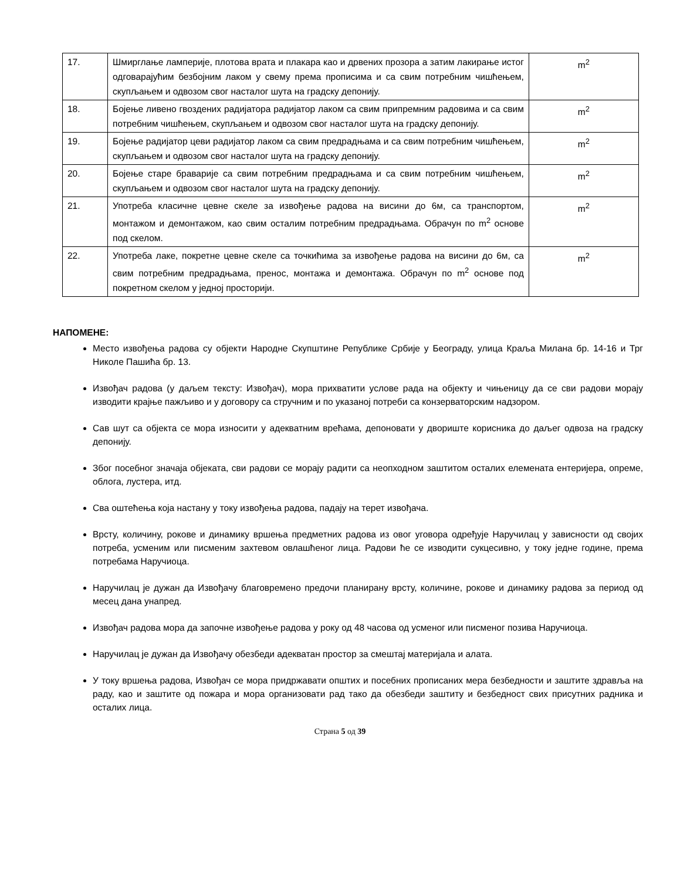| 17. | Шмирглање ламперије, плотова врата и плакара као и дрвених прозора а затим лакирање истог одговарајућим безбојним лаком у свему према прописима и са свим потребним чишћењем, скупљањем и одвозом свог насталог шута на градску депонију. | m<sup>2</sup> |
| 18. | Бојење ливено гвоздених радијатора радијатор лаком са свим припремним радовима и са свим потребним чишћењем, скупљањем и одвозом свог насталог шута на градску депонију. | m<sup>2</sup> |
| 19. | Бојење радијатор цеви радијатор лаком са свим предрадњама и са свим потребним чишћењем, скупљањем и одвозом свог насталог шута на градску депонију. | m<sup>2</sup> |
| 20. | Бојење старе браварије са свим потребним предрадњама и са свим потребним чишћењем, скупљањем и одвозом свог насталог шута на градску депонију. | m<sup>2</sup> |
| 21. | Употреба класичне цевне скеле за извођење радова на висини до 6м, са транспортом, монтажом и демонтажом, као свим осталим потребним предрадњама. Обрачун по m<sup>2</sup> основе под скелом. | m<sup>2</sup> |
| 22. | Употреба лаке, покретне цевне скеле са точкићима за извођење радова на висини до 6м, са свим потребним предрадњама, пренос, монтажа и демонтажа. Обрачун по m<sup>2</sup> основе под покретном скелом у једној просторији. | m<sup>2</sup> |
НАПОМЕНЕ:
Место извођења радова су објекти Народне Скупштине Републике Србије у Београду, улица Краља Милана бр. 14-16 и Трг Николе Пашића бр. 13.
Извођач радова (у даљем тексту: Извођач), мора прихватити услове рада на објекту и чињеницу да се сви радови морају изводити крајње пажљиво и у договору са стручним и по указаној потреби са конзерваторским надзором.
Сав шут са објекта се мора износити у адекватним врећама, депоновати у двориште корисника до даљег одвоза на градску депонију.
Због посебног значаја објеката, сви радови се морају радити са неопходном заштитом осталих елемената ентеријера, опреме, облога, лустера, итд.
Сва оштећења која настану у току извођења радова, падају на терет извођача.
Врсту, количину, рокове и динамику вршења предметних радова из овог уговора одређује Наручилац у зависности од својих потреба, усменим или писменим захтевом овлашћеног лица. Радови ће се изводити сукцесивно, у току једне године, према потребама Наручиоца.
Наручилац је дужан да Извођачу благовремено предочи планирану врсту, количине, рокове и динамику радова за период од месец дана унапред.
Извођач радова мора да започне извођење радова у року од 48 часова од усменог или писменог позива Наручиоца.
Наручилац је дужан да Извођачу обезбеди адекватан простор за смештај материјала и алата.
У току вршења радова, Извођач се мора придржавати општих и посебних прописаних мера безбедности и заштите здравља на раду, као и заштите од пожара и мора организовати рад тако да обезбеди заштиту и безбедност свих присутних радника и осталих лица.
Страна 5 од 39